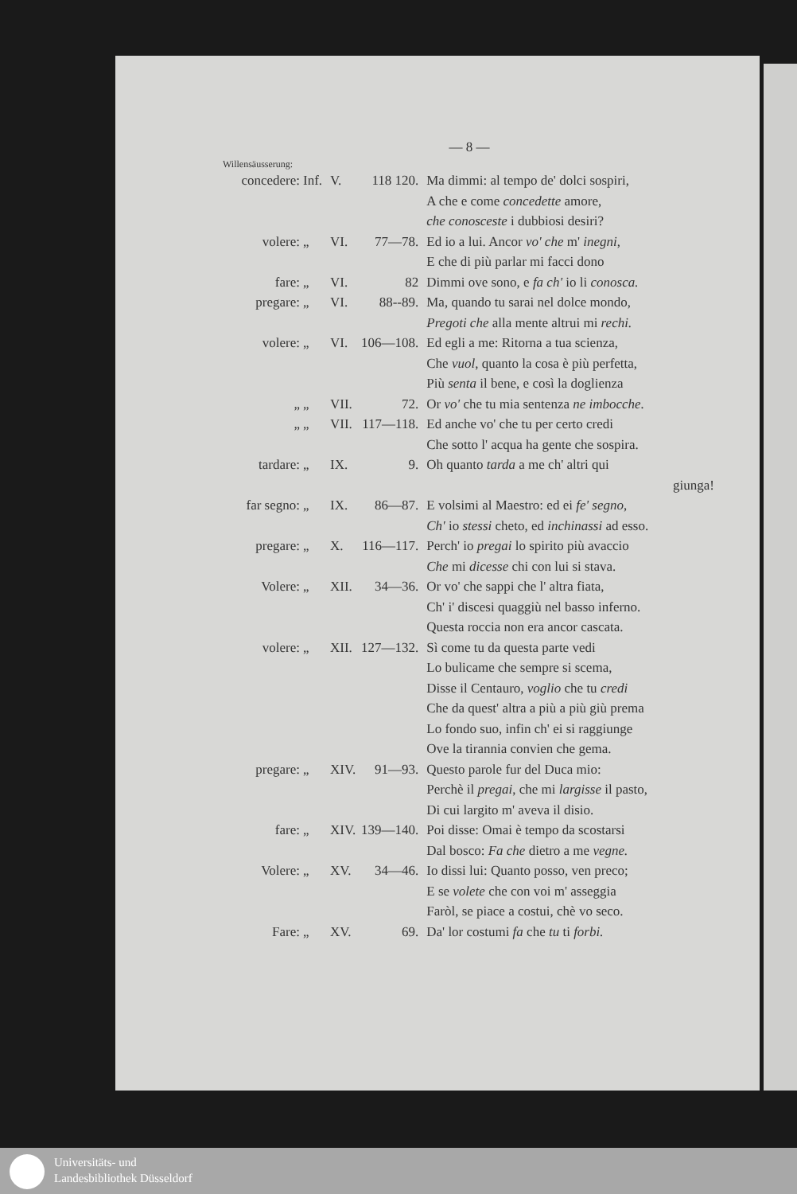— 8 —
Willensäusserung:
| concedere: | Inf. | V. | 118 120. | Ma dimmi: al tempo de' dolci sospiri, |
| | | | | A che e come concedette amore, |
| | | | | che conosceste i dubbiosi desiri? |
| volere: | „ | VI. | 77—78. | Ed io a lui. Ancor vo' che m' inegni , |
| | | | | E che di più parlar mi facci dono |
| fare: | „ | VI. | 82 | Dimmi ove sono, e fa ch' io li conosca. |
| pregare: | „ | VI. | 88--89. | Ma, quando tu sarai nel dolce mondo, |
| | | | | Pregoti che alla mente altrui mi rechi. |
| volere: | „ | VI. | 106—108. | Ed egli a me: Ritorna a tua scienza, |
| | | | | Che vuol , quanto la cosa è più perfetta, |
| | | | | Più senta il bene, e così la doglienza |
| „ | „ | VII. | 72. | Or vo' che tu mia sentenza ne imbocche. |
| „ | „ | VII. | 117—118. | Ed anche vo' che tu per certo credi |
| | | | | Che sotto l' acqua ha gente che sospira. |
| tardare: | „ | IX. | 9. | Oh quanto tarda a me ch' altri qui |
| | | | | giunga! |
| far segno: | „ | IX. | 86—87. | E volsimi al Maestro: ed ei fe' segno , |
| | | | | Ch' io stessi cheto, ed inchinassi ad esso. |
| pregare: | „ | X. | 116—117. | Perch' io pregai lo spirito più avaccio |
| | | | | Che mi dicesse chi con lui si stava. |
| Volere: | „ | XII. | 34—36. | Or vo' che sappi che l' altra fiata, |
| | | | | Ch' i' discesi quaggiù nel basso inferno. |
| | | | | Questa roccia non era ancor cascata. |
| volere: | „ | XII. | 127—132. | Sì come tu da questa parte vedi |
| | | | | Lo bulicame che sempre si scema, |
| | | | | Disse il Centauro, voglio che tu credi |
| | | | | Che da quest' altra a più a più giù prema |
| | | | | Lo fondo suo, infin ch' ei si raggiunge |
| | | | | Ove la tirannia convien che gema. |
| pregare: | „ | XIV. | 91—93. | Questo parole fur del Duca mio: |
| | | | | Perchè il pregai , che mi largisse il pasto, |
| | | | | Di cui largito m' aveva il disio. |
| fare: | „ | XIV. | 139—140. | Poi disse: Omai è tempo da scostarsi |
| | | | | Dal bosco: Fa che dietro a me vegne. |
| Volere: | „ | XV. | 34—46. | Io dissi lui: Quanto posso, ven preco; |
| | | | | E se volete che con voi m' asseggia |
| | | | | Faròl, se piace a costui, chè vo seco. |
| Fare: | „ | XV. | 69. | Da' lor costumi fa che tu ti forbi. |
Universitäts- und
Landesbibliothek Düsseldorf